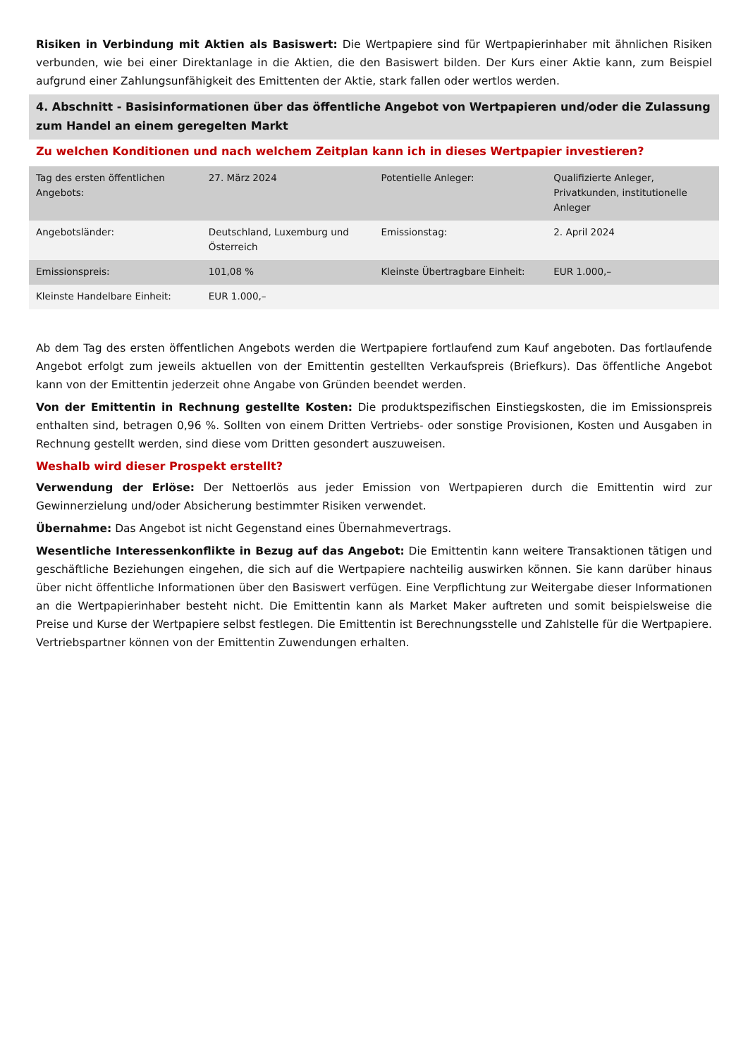Risiken in Verbindung mit Aktien als Basiswert: Die Wertpapiere sind für Wertpapierinhaber mit ähnlichen Risiken verbunden, wie bei einer Direktanlage in die Aktien, die den Basiswert bilden. Der Kurs einer Aktie kann, zum Beispiel aufgrund einer Zahlungsunfähigkeit des Emittenten der Aktie, stark fallen oder wertlos werden.
4. Abschnitt - Basisinformationen über das öffentliche Angebot von Wertpapieren und/oder die Zulassung zum Handel an einem geregelten Markt
Zu welchen Konditionen und nach welchem Zeitplan kann ich in dieses Wertpapier investieren?
| Tag des ersten öffentlichen Angebots: | 27. März 2024 | Potentielle Anleger: | Qualifizierte Anleger, Privatkunden, institutionelle Anleger |
| Angebotsländer: | Deutschland, Luxemburg und Österreich | Emissionstag: | 2. April 2024 |
| Emissionspreis: | 101,08 % | Kleinste Übertragbare Einheit: | EUR 1.000,– |
| Kleinste Handelbare Einheit: | EUR 1.000,– | | |
Ab dem Tag des ersten öffentlichen Angebots werden die Wertpapiere fortlaufend zum Kauf angeboten. Das fortlaufende Angebot erfolgt zum jeweils aktuellen von der Emittentin gestellten Verkaufspreis (Briefkurs). Das öffentliche Angebot kann von der Emittentin jederzeit ohne Angabe von Gründen beendet werden.
Von der Emittentin in Rechnung gestellte Kosten: Die produktspezifischen Einstiegskosten, die im Emissionspreis enthalten sind, betragen 0,96 %. Sollten von einem Dritten Vertriebs- oder sonstige Provisionen, Kosten und Ausgaben in Rechnung gestellt werden, sind diese vom Dritten gesondert auszuweisen.
Weshalb wird dieser Prospekt erstellt?
Verwendung der Erlöse: Der Nettoerlös aus jeder Emission von Wertpapieren durch die Emittentin wird zur Gewinnerzielung und/oder Absicherung bestimmter Risiken verwendet.
Übernahme: Das Angebot ist nicht Gegenstand eines Übernahmevertrags.
Wesentliche Interessenkonflikte in Bezug auf das Angebot: Die Emittentin kann weitere Transaktionen tätigen und geschäftliche Beziehungen eingehen, die sich auf die Wertpapiere nachteilig auswirken können. Sie kann darüber hinaus über nicht öffentliche Informationen über den Basiswert verfügen. Eine Verpflichtung zur Weitergabe dieser Informationen an die Wertpapierinhaber besteht nicht. Die Emittentin kann als Market Maker auftreten und somit beispielsweise die Preise und Kurse der Wertpapiere selbst festlegen. Die Emittentin ist Berechnungsstelle und Zahlstelle für die Wertpapiere. Vertriebspartner können von der Emittentin Zuwendungen erhalten.